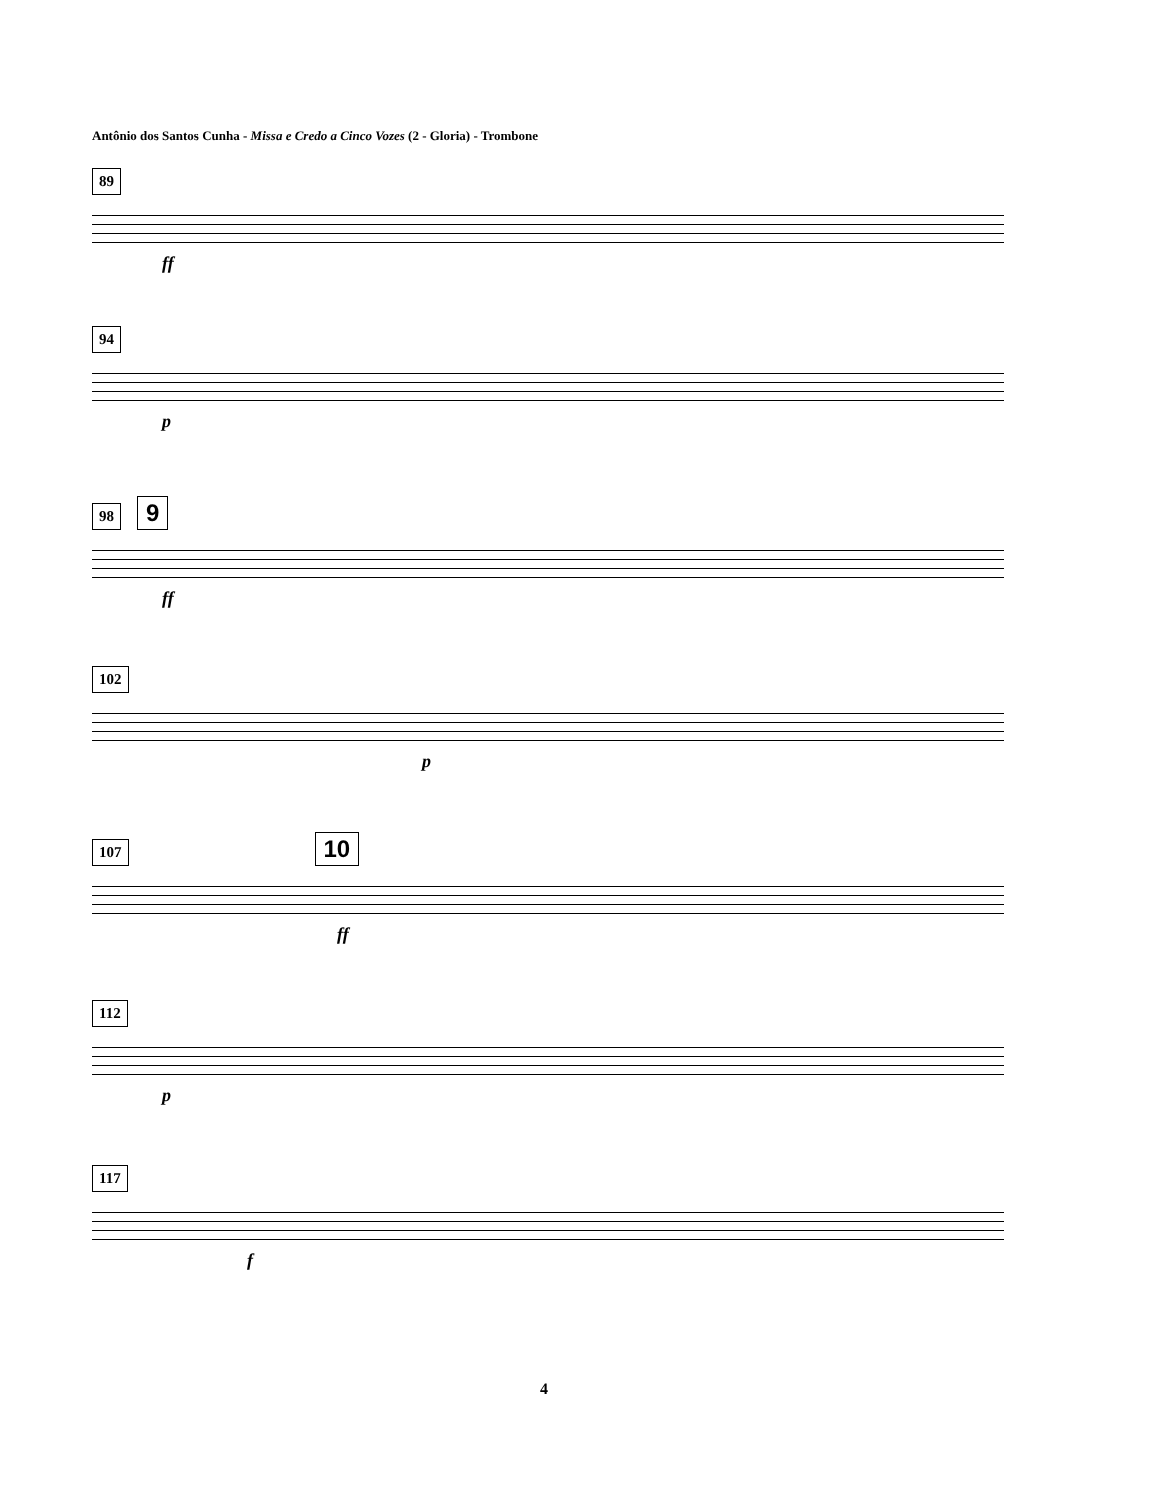Antônio dos Santos Cunha - Missa e Credo a Cinco Vozes (2 - Gloria) - Trombone
89
ff
94
p
98 9
ff
102
p
107 10
ff
112
p
117
f
4